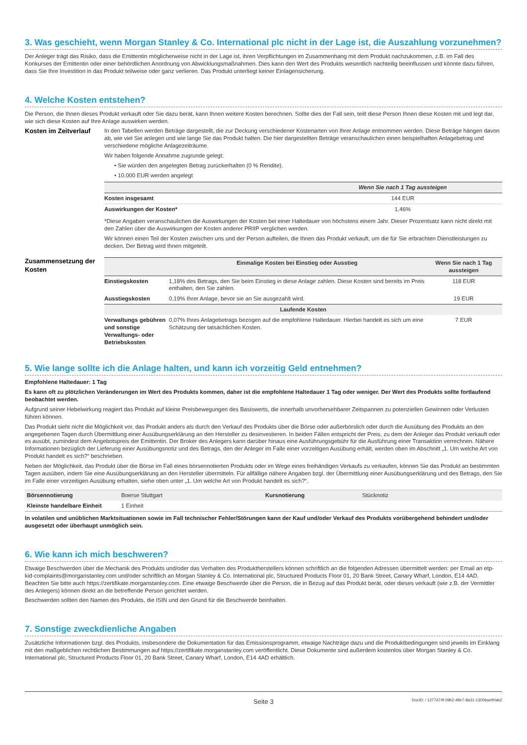3. Was geschieht, wenn Morgan Stanley & Co. International plc nicht in der Lage ist, die Auszahlung vorzunehmen?
Der Anleger trägt das Risiko, dass die Emittentin möglicherweise nicht in der Lage ist, ihren Verpflichtungen im Zusammenhang mit dem Produkt nachzukommen, z.B. im Fall des Konkurses der Emittentin oder einer behördlichen Anordnung von Abwicklungsmaßnahmen. Dies kann den Wert des Produkts wesentlich nachteilig beeinflussen und könnte dazu führen, dass Sie Ihre Investition in das Produkt teilweise oder ganz verlieren. Das Produkt unterliegt keiner Einlagensicherung.
4. Welche Kosten entstehen?
Die Person, die Ihnen dieses Produkt verkauft oder Sie dazu berät, kann Ihnen weitere Kosten berechnen. Sollte dies der Fall sein, teilt diese Person Ihnen diese Kosten mit und legt dar, wie sich diese Kosten auf Ihre Anlage auswirken werden.
Kosten im Zeitverlauf
In den Tabellen werden Beträge dargestellt, die zur Deckung verschiedener Kostenarten von Ihrer Anlage entnommen werden. Diese Beträge hängen davon ab, wie viel Sie anlegen und wie lange Sie das Produkt halten. Die hier dargestellten Beträge veranschaulichen einen beispielhaften Anlagebetrag und verschiedene mögliche Anlagezeiträume.
Wir haben folgende Annahme zugrunde gelegt:
• Sie würden den angelegten Betrag zurückerhalten (0 % Rendite).
• 10.000 EUR werden angelegt
| | Wenn Sie nach 1 Tag aussteigen |
| --- | --- |
| Kosten insgesamt | 144 EUR |
| Auswirkungen der Kosten* | 1,46% |
*Diese Angaben veranschaulichen die Auswirkungen der Kosten bei einer Haltedauer von höchstens einem Jahr. Dieser Prozentsatz kann nicht direkt mit den Zahlen über die Auswirkungen der Kosten anderer PRIIP verglichen werden.
Wir können einen Teil der Kosten zwischen uns und der Person aufteilen, die Ihnen das Produkt verkauft, um die für Sie erbrachten Dienstleistungen zu decken. Der Betrag wird Ihnen mitgeteilt.
Zusammensetzung der Kosten
| | Einmalige Kosten bei Einstieg oder Ausstieg | Wenn Sie nach 1 Tag aussteigen |
| --- | --- | --- |
| Einstiegskosten | 1,18% des Betrags, den Sie beim Einstieg in diese Anlage zahlen. Diese Kosten sind bereits im Preis enthalten, den Sie zahlen. | 118 EUR |
| Ausstiegskosten | 0,19% Ihrer Anlage, bevor sie an Sie ausgezahlt wird. | 19 EUR |
| Laufende Kosten | | |
| Verwaltungs gebühren und sonstige Verwaltungs- oder Betriebskosten | 0,07% Ihres Anlagebetrags bezogen auf die empfohlene Haltedauer. Hierbei handelt es sich um eine Schätzung der tatsächlichen Kosten. | 7 EUR |
5. Wie lange sollte ich die Anlage halten, und kann ich vorzeitig Geld entnehmen?
Empfohlene Haltedauer: 1 Tag
Es kann oft zu plötzlichen Veränderungen im Wert des Produkts kommen, daher ist die empfohlene Haltedauer 1 Tag oder weniger. Der Wert des Produkts sollte fortlaufend beobachtet werden.
Aufgrund seiner Hebelwirkung reagiert das Produkt auf kleine Preisbewegungen des Basiswerts, die innerhalb unvorhersehbarer Zeitspannen zu potenziellen Gewinnen oder Verlusten führen können.
Das Produkt sieht nicht die Möglichkeit vor, das Produkt anders als durch den Verkauf des Produkts über die Börse oder außerbörslich oder durch die Ausübung des Produkts an den angegebenen Tagen durch Übermittlung einer Ausübungserklärung an den Hersteller zu desinvestieren. In beiden Fällen entspricht der Preis, zu dem der Anleger das Produkt verkauft oder es ausübt, zumindest dem Angebotspreis der Emittentin. Der Broker des Anlegers kann darüber hinaus eine Ausführungsgebühr für die Ausführung einer Transaktion verrechnen. Nähere Informationen bezüglich der Lieferung einer Ausübungsnotiz und des Betrags, den der Anleger im Falle einer vorzeitigen Ausübung erhält, werden oben im Abschnitt „1. Um welche Art von Produkt handelt es sich?“ beschrieben.
Neben der Möglichkeit, das Produkt über die Börse im Fall eines börsennotierten Produkts oder im Wege eines freihändigen Verkaufs zu verkaufen, können Sie das Produkt an bestimmten Tagen ausüben, indem Sie eine Ausübungserklärung an den Hersteller übermitteln. Für allfällige nähere Angaben bzgl. der Übermittlung einer Ausübungserklärung und des Betrags, den Sie im Falle einer vorzeitigen Ausübung erhalten, siehe oben unter „1. Um welche Art von Produkt handelt es sich?“.
| Börsennotierung | Boerse Stuttgart | Kursnotierung | Stücknotiz |
| Kleinste handelbare Einheit | 1 Einheit | | |
In volatilen und unüblichen Marktsituationen sowie im Fall technischer Fehler/Störungen kann der Kauf und/oder Verkauf des Produkts vorübergehend behindert und/oder ausgesetzt oder überhaupt unmöglich sein.
6. Wie kann ich mich beschweren?
Etwaige Beschwerden über die Mechanik des Produkts und/oder das Verhalten des Produktherstellers können schriftlich an die folgenden Adressen übermittelt werden: per Email an etp-kid-complaints@morganstanley.com und/oder schriftlich an Morgan Stanley & Co. International plc, Structured Products Floor 01, 20 Bank Street, Canary Wharf, London, E14 4AD. Beachten Sie bitte auch https://zertifikate.morganstanley.com. Eine etwaige Beschwerde über die Person, die in Bezug auf das Produkt berät, oder dieses verkauft (wie z.B. der Vermittler des Anlegers) können direkt an die betreffende Person gerichtet werden.
Beschwerden sollten den Namen des Produkts, die ISIN und den Grund für die Beschwerde beinhalten.
7. Sonstige zweckdienliche Angaben
Zusätzliche Informationen bzgl. des Produkts, insbesondere die Dokumentation für das Emissionsprogramm, etwaige Nachträge dazu und die Produktbedingungen sind jeweils im Einklang mit den maßgeblichen rechtlichen Bestimmungen auf https://zertifikate.morganstanley.com veröffentlicht. Diese Dokumente sind außerdem kostenlos über Morgan Stanley & Co. International plc, Structured Products Floor 01, 20 Bank Street, Canary Wharf, London, E14 4AD erhältlich.
Seite 3
DocID: / 1277d74f-09b2-48e7-8a31-1300bae90ab2